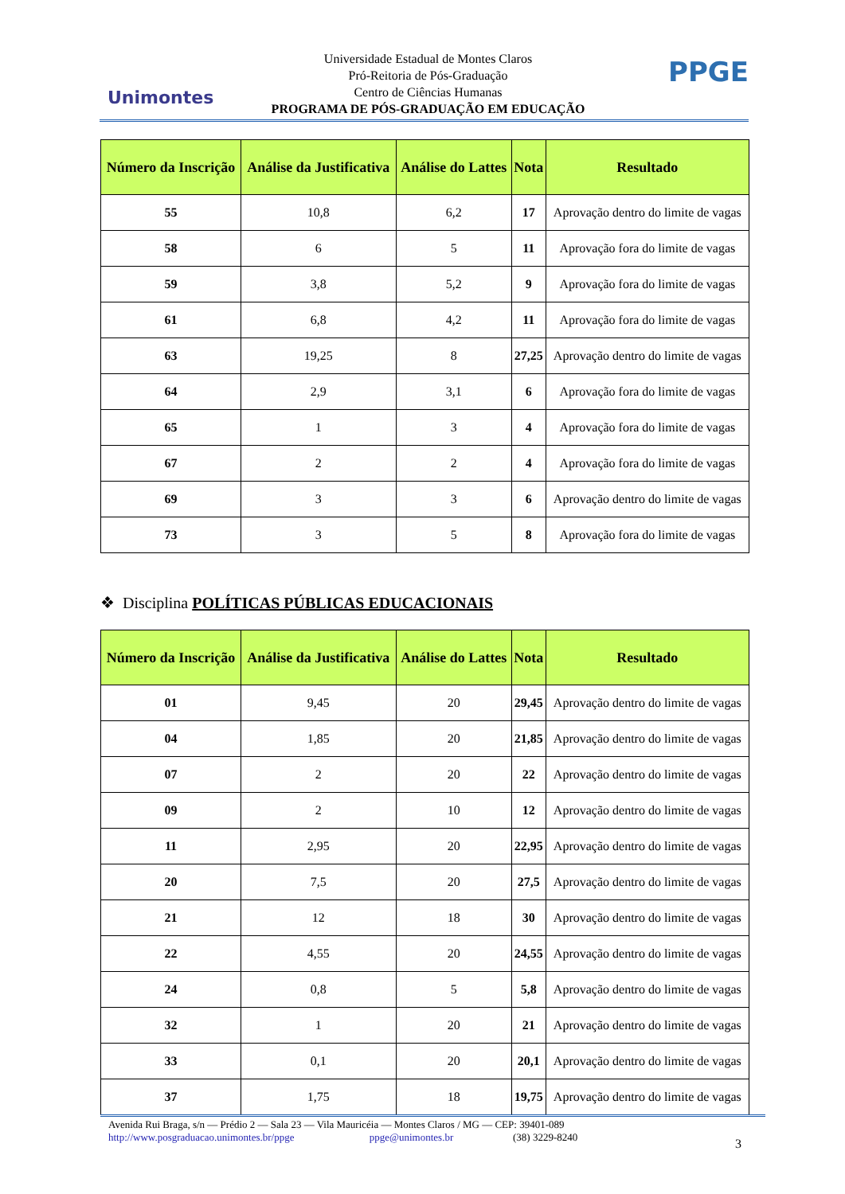Unimontes
Universidade Estadual de Montes Claros
Pró-Reitoria de Pós-Graduação
Centro de Ciências Humanas
PROGRAMA DE PÓS-GRADUAÇÃO EM EDUCAÇÃO
PPGE
| Número da Inscrição | Análise da Justificativa | Análise do Lattes | Nota | Resultado |
| --- | --- | --- | --- | --- |
| 55 | 10,8 | 6,2 | 17 | Aprovação dentro do limite de vagas |
| 58 | 6 | 5 | 11 | Aprovação fora do limite de vagas |
| 59 | 3,8 | 5,2 | 9 | Aprovação fora do limite de vagas |
| 61 | 6,8 | 4,2 | 11 | Aprovação fora do limite de vagas |
| 63 | 19,25 | 8 | 27,25 | Aprovação dentro do limite de vagas |
| 64 | 2,9 | 3,1 | 6 | Aprovação fora do limite de vagas |
| 65 | 1 | 3 | 4 | Aprovação fora do limite de vagas |
| 67 | 2 | 2 | 4 | Aprovação fora do limite de vagas |
| 69 | 3 | 3 | 6 | Aprovação dentro do limite de vagas |
| 73 | 3 | 5 | 8 | Aprovação fora do limite de vagas |
❖ Disciplina POLÍTICAS PÚBLICAS EDUCACIONAIS
| Número da Inscrição | Análise da Justificativa | Análise do Lattes | Nota | Resultado |
| --- | --- | --- | --- | --- |
| 01 | 9,45 | 20 | 29,45 | Aprovação dentro do limite de vagas |
| 04 | 1,85 | 20 | 21,85 | Aprovação dentro do limite de vagas |
| 07 | 2 | 20 | 22 | Aprovação dentro do limite de vagas |
| 09 | 2 | 10 | 12 | Aprovação dentro do limite de vagas |
| 11 | 2,95 | 20 | 22,95 | Aprovação dentro do limite de vagas |
| 20 | 7,5 | 20 | 27,5 | Aprovação dentro do limite de vagas |
| 21 | 12 | 18 | 30 | Aprovação dentro do limite de vagas |
| 22 | 4,55 | 20 | 24,55 | Aprovação dentro do limite de vagas |
| 24 | 0,8 | 5 | 5,8 | Aprovação dentro do limite de vagas |
| 32 | 1 | 20 | 21 | Aprovação dentro do limite de vagas |
| 33 | 0,1 | 20 | 20,1 | Aprovação dentro do limite de vagas |
| 37 | 1,75 | 18 | 19,75 | Aprovação dentro do limite de vagas |
Avenida Rui Braga, s/n — Prédio 2 — Sala 23 — Vila Mauricéia — Montes Claros / MG — CEP: 39401-089
http://www.posgraduacao.unimontes.br/ppge ppge@unimontes.br (38) 3229-8240
3